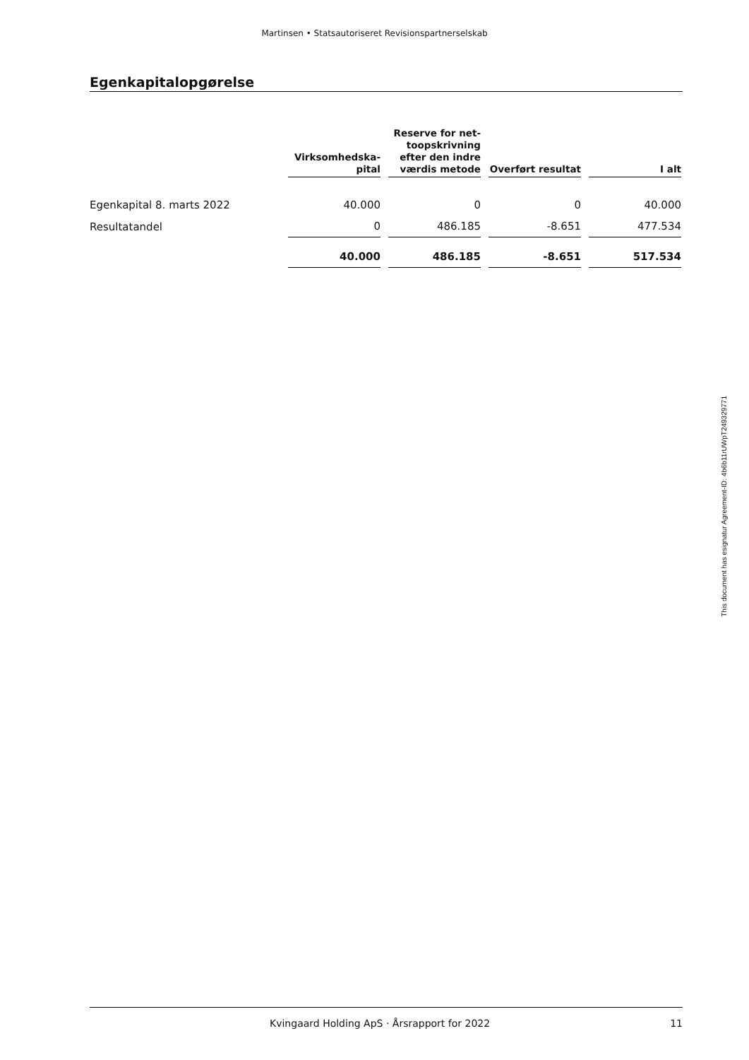Martinsen • Statsautoriseret Revisionspartnerselskab
Egenkapitalopgørelse
| | Virksomhedska- pital | Reserve for net- toopskrivning efter den indre værdis metode | Overført resultat | I alt |
| --- | --- | --- | --- | --- |
| Egenkapital 8. marts 2022 | 40.000 | 0 | 0 | 40.000 |
| Resultatandel | 0 | 486.185 | -8.651 | 477.534 |
| | 40.000 | 486.185 | -8.651 | 517.534 |
This document has esignatur Agreement-ID: 4b6b11rUWpT249329771
Kvingaard Holding ApS · Årsrapport for 2022 11